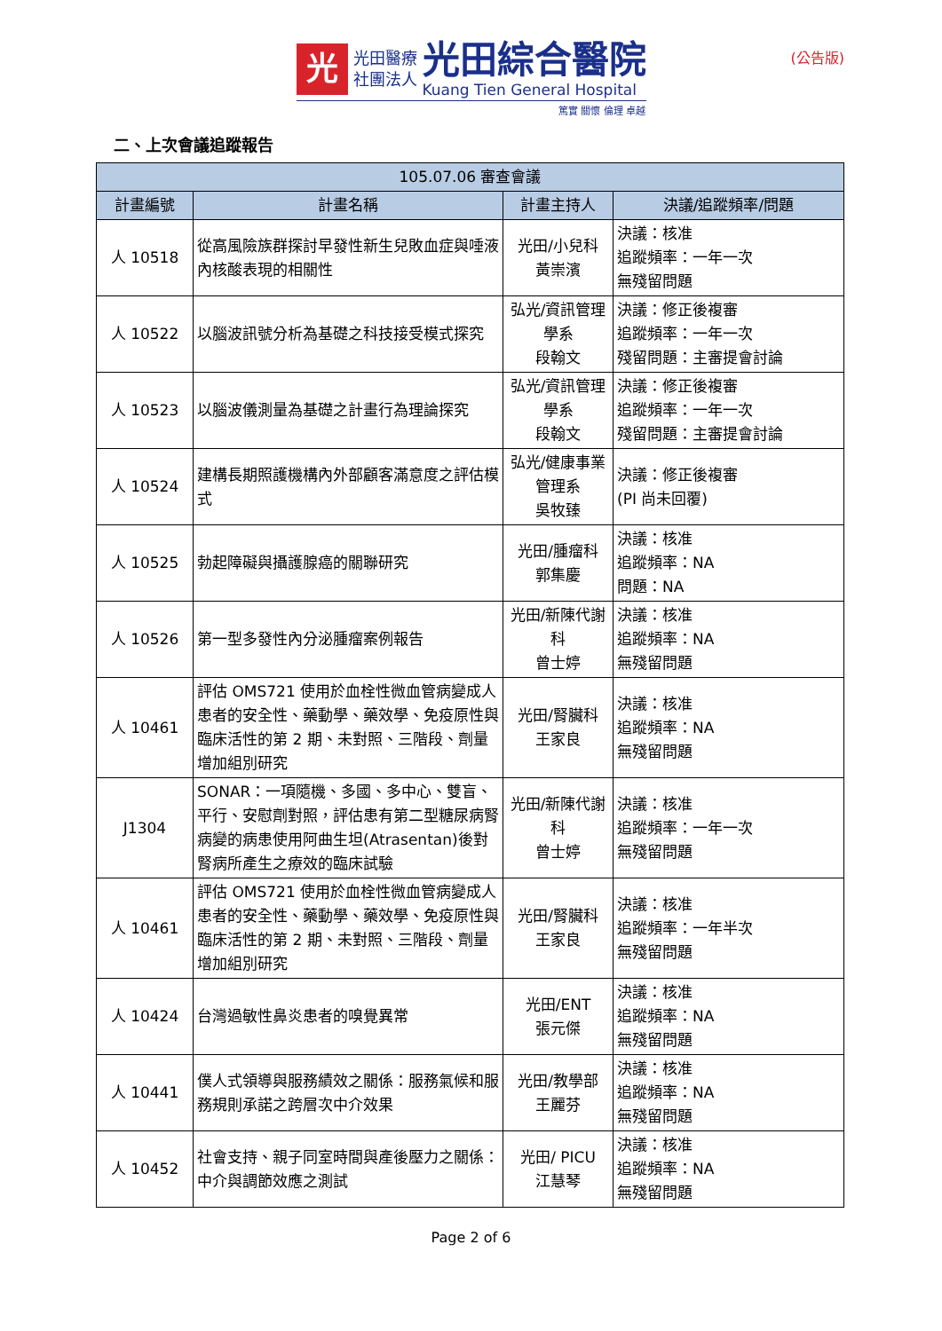光
光田醫療
社團法人
光田綜合醫院
Kuang Tien General Hospital
篤實 關懷 倫理 卓越
(公告版)
二、上次會議追蹤報告
| 105.07.06 審查會議 | | | |
| --- | --- | --- | --- |
| 計畫編號 | 計畫名稱 | 計畫主持人 | 決議/追蹤頻率/問題 |
| 人 10518 | 從高風險族群探討早發性新生兒敗血症與唾液內核酸表現的相關性 | 光田/小兒科 黃崇濱 | 決議：核准 追蹤頻率：一年一次 無殘留問題 |
| 人 10522 | 以腦波訊號分析為基礎之科技接受模式探究 | 弘光/資訊管理學系 段翰文 | 決議：修正後複審 追蹤頻率：一年一次 殘留問題：主審提會討論 |
| 人 10523 | 以腦波儀測量為基礎之計畫行為理論探究 | 弘光/資訊管理學系 段翰文 | 決議：修正後複審 追蹤頻率：一年一次 殘留問題：主審提會討論 |
| 人 10524 | 建構長期照護機構內外部顧客滿意度之評估模式 | 弘光/健康事業管理系 吳牧臻 | 決議：修正後複審 (PI 尚未回覆) |
| 人 10525 | 勃起障礙與攝護腺癌的關聯研究 | 光田/腫瘤科 郭集慶 | 決議：核准 追蹤頻率：NA 問題：NA |
| 人 10526 | 第一型多發性內分泌腫瘤案例報告 | 光田/新陳代謝科 曾士婷 | 決議：核准 追蹤頻率：NA 無殘留問題 |
| 人 10461 | 評估 OMS721 使用於血栓性微血管病變成人患者的安全性、藥動學、藥效學、免疫原性與臨床活性的第 2 期、未對照、三階段、劑量增加組別研究 | 光田/腎臟科 王家良 | 決議：核准 追蹤頻率：NA 無殘留問題 |
| J1304 | SONAR：一項隨機、多國、多中心、雙盲、平行、安慰劑對照，評估患有第二型糖尿病腎病變的病患使用阿曲生坦(Atrasentan)後對腎病所產生之療效的臨床試驗 | 光田/新陳代謝科 曾士婷 | 決議：核准 追蹤頻率：一年一次 無殘留問題 |
| 人 10461 | 評估 OMS721 使用於血栓性微血管病變成人患者的安全性、藥動學、藥效學、免疫原性與臨床活性的第 2 期、未對照、三階段、劑量增加組別研究 | 光田/腎臟科 王家良 | 決議：核准 追蹤頻率：一年半次 無殘留問題 |
| 人 10424 | 台灣過敏性鼻炎患者的嗅覺異常 | 光田/ENT 張元傑 | 決議：核准 追蹤頻率：NA 無殘留問題 |
| 人 10441 | 僕人式領導與服務績效之關係：服務氣候和服務規則承諾之跨層次中介效果 | 光田/教學部 王麗芬 | 決議：核准 追蹤頻率：NA 無殘留問題 |
| 人 10452 | 社會支持、親子同室時間與產後壓力之關係：中介與調節效應之測試 | 光田/ PICU 江慧琴 | 決議：核准 追蹤頻率：NA 無殘留問題 |
Page 2 of 6